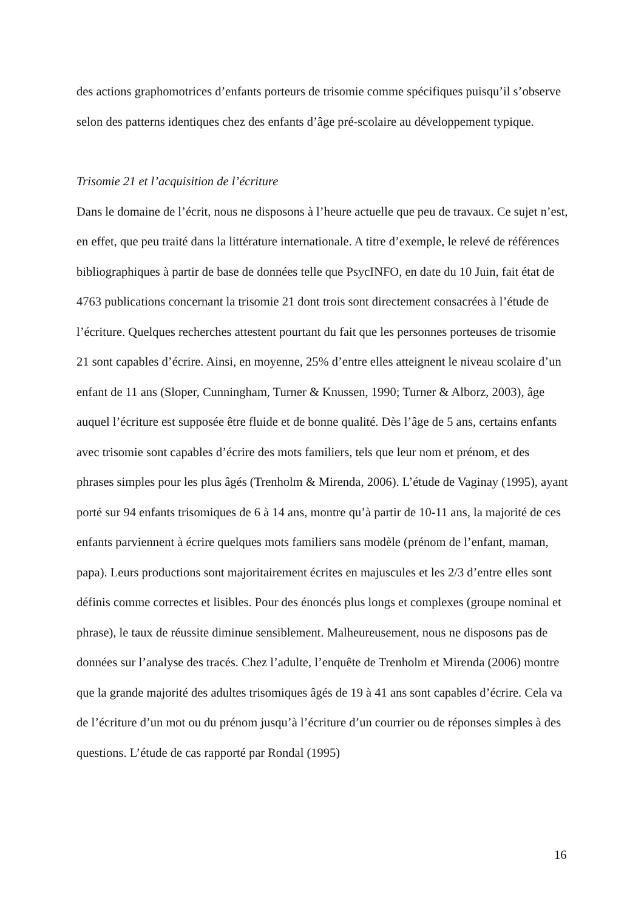des actions graphomotrices d’enfants porteurs de trisomie comme spécifiques puisqu’il s’observe selon des patterns identiques chez des enfants d’âge pré-scolaire au développement typique.
Trisomie 21 et l’acquisition de l’écriture
Dans le domaine de l’écrit, nous ne disposons à l’heure actuelle que peu de travaux. Ce sujet n’est, en effet, que peu traité dans la littérature internationale. A titre d’exemple, le relevé de références bibliographiques à partir de base de données telle que PsycINFO, en date du 10 Juin, fait état de 4763 publications concernant la trisomie 21 dont trois sont directement consacrées à l’étude de l’écriture. Quelques recherches attestent pourtant du fait que les personnes porteuses de trisomie 21 sont capables d’écrire. Ainsi, en moyenne, 25% d’entre elles atteignent le niveau scolaire d’un enfant de 11 ans (Sloper, Cunningham, Turner & Knussen, 1990; Turner & Alborz, 2003), âge auquel l’écriture est supposée être fluide et de bonne qualité. Dès l’âge de 5 ans, certains enfants avec trisomie sont capables d’écrire des mots familiers, tels que leur nom et prénom, et des phrases simples pour les plus âgés (Trenholm & Mirenda, 2006). L’étude de Vaginay (1995), ayant porté sur 94 enfants trisomiques de 6 à 14 ans, montre qu’à partir de 10-11 ans, la majorité de ces enfants parviennent à écrire quelques mots familiers sans modèle (prénom de l’enfant, maman, papa). Leurs productions sont majoritairement écrites en majuscules et les 2/3 d’entre elles sont définis comme correctes et lisibles. Pour des énoncés plus longs et complexes (groupe nominal et phrase), le taux de réussite diminue sensiblement. Malheureusement, nous ne disposons pas de données sur l’analyse des tracés. Chez l’adulte, l’enquête de Trenholm et Mirenda (2006) montre que la grande majorité des adultes trisomiques âgés de 19 à 41 ans sont capables d’écrire. Cela va de l’écriture d’un mot ou du prénom jusqu’à l’écriture d’un courrier ou de réponses simples à des questions. L’étude de cas rapporté par Rondal (1995)
16